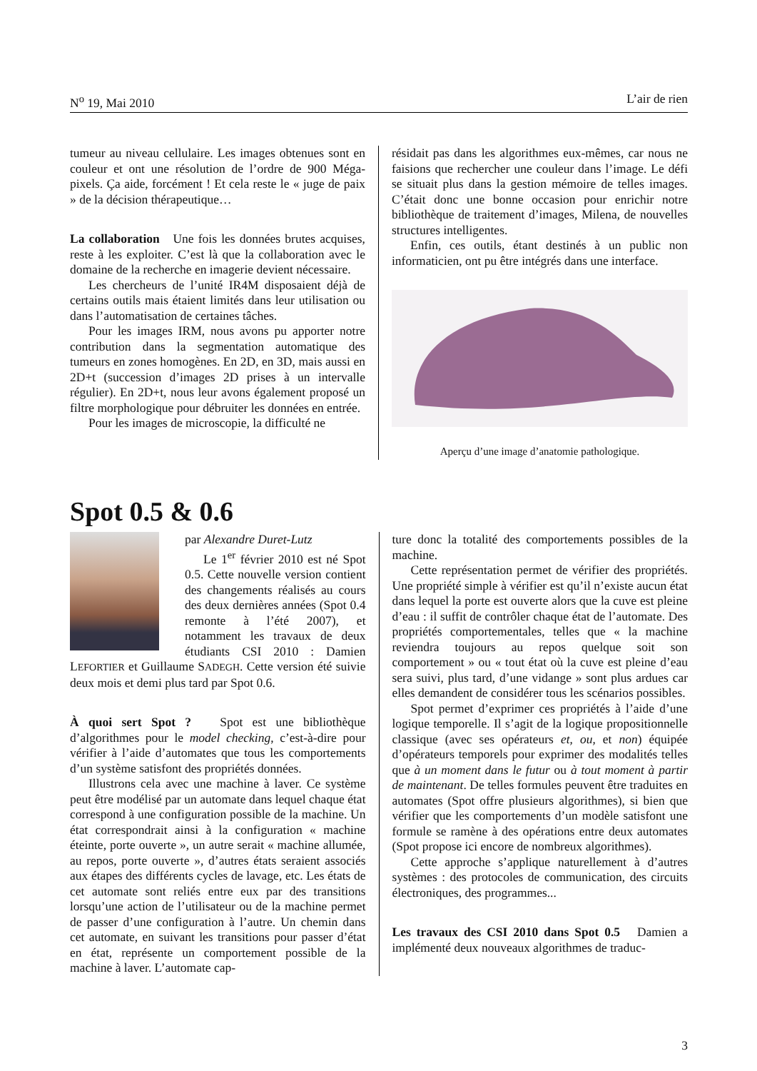N<sup>o</sup> 19, Mai 2010 L’air de rien
tumeur au niveau cellulaire. Les images obtenues sont en couleur et ont une résolution de l’ordre de 900 Méga-pixels. Ça aide, forcément ! Et cela reste le « juge de paix » de la décision thérapeutique…
La collaboration Une fois les données brutes acquises, reste à les exploiter. C’est là que la collaboration avec le domaine de la recherche en imagerie devient nécessaire.
Les chercheurs de l’unité IR4M disposaient déjà de certains outils mais étaient limités dans leur utilisation ou dans l’automatisation de certaines tâches.
Pour les images IRM, nous avons pu apporter notre contribution dans la segmentation automatique des tumeurs en zones homogènes. En 2D, en 3D, mais aussi en 2D+t (succession d’images 2D prises à un intervalle régulier). En 2D+t, nous leur avons également proposé un filtre morphologique pour débruiter les données en entrée.
Pour les images de microscopie, la difficulté ne
résidait pas dans les algorithmes eux-mêmes, car nous ne faisions que rechercher une couleur dans l’image. Le défi se situait plus dans la gestion mémoire de telles images. C’était donc une bonne occasion pour enrichir notre bibliothèque de traitement d’images, Milena, de nouvelles structures intelligentes.
Enfin, ces outils, étant destinés à un public non informaticien, ont pu être intégrés dans une interface.
Aperçu d’une image d’anatomie pathologique.
Spot 0.5 & 0.6
par Alexandre Duret-Lutz
Le 1<sup>er</sup> février 2010 est né Spot 0.5. Cette nouvelle version contient des changements réalisés au cours des deux dernières années (Spot 0.4 remonte à l’été 2007), et notamment les travaux de deux étudiants CSI 2010 : Damien LEFORTIER et Guillaume SADEGH. Cette version été suivie deux mois et demi plus tard par Spot 0.6.
À quoi sert Spot ? Spot est une bibliothèque d’algorithmes pour le model checking, c’est-à-dire pour vérifier à l’aide d’automates que tous les comportements d’un système satisfont des propriétés données.
Illustrons cela avec une machine à laver. Ce système peut être modélisé par un automate dans lequel chaque état correspond à une configuration possible de la machine. Un état correspondrait ainsi à la configuration « machine éteinte, porte ouverte », un autre serait « machine allumée, au repos, porte ouverte », d’autres états seraient associés aux étapes des différents cycles de lavage, etc. Les états de cet automate sont reliés entre eux par des transitions lorsqu’une action de l’utilisateur ou de la machine permet de passer d’une configuration à l’autre. Un chemin dans cet automate, en suivant les transitions pour passer d’état en état, représente un comportement possible de la machine à laver. L’automate cap-
ture donc la totalité des comportements possibles de la machine.
Cette représentation permet de vérifier des propriétés. Une propriété simple à vérifier est qu’il n’existe aucun état dans lequel la porte est ouverte alors que la cuve est pleine d’eau : il suffit de contrôler chaque état de l’automate. Des propriétés comportementales, telles que « la machine reviendra toujours au repos quelque soit son comportement » ou « tout état où la cuve est pleine d’eau sera suivi, plus tard, d’une vidange » sont plus ardues car elles demandent de considérer tous les scénarios possibles.
Spot permet d’exprimer ces propriétés à l’aide d’une logique temporelle. Il s’agit de la logique propositionnelle classique (avec ses opérateurs et, ou, et non) équipée d’opérateurs temporels pour exprimer des modalités telles que à un moment dans le futur ou à tout moment à partir de maintenant. De telles formules peuvent être traduites en automates (Spot offre plusieurs algorithmes), si bien que vérifier que les comportements d’un modèle satisfont une formule se ramène à des opérations entre deux automates (Spot propose ici encore de nombreux algorithmes).
Cette approche s’applique naturellement à d’autres systèmes : des protocoles de communication, des circuits électroniques, des programmes...
Les travaux des CSI 2010 dans Spot 0.5 Damien a implémenté deux nouveaux algorithmes de traduc-
3